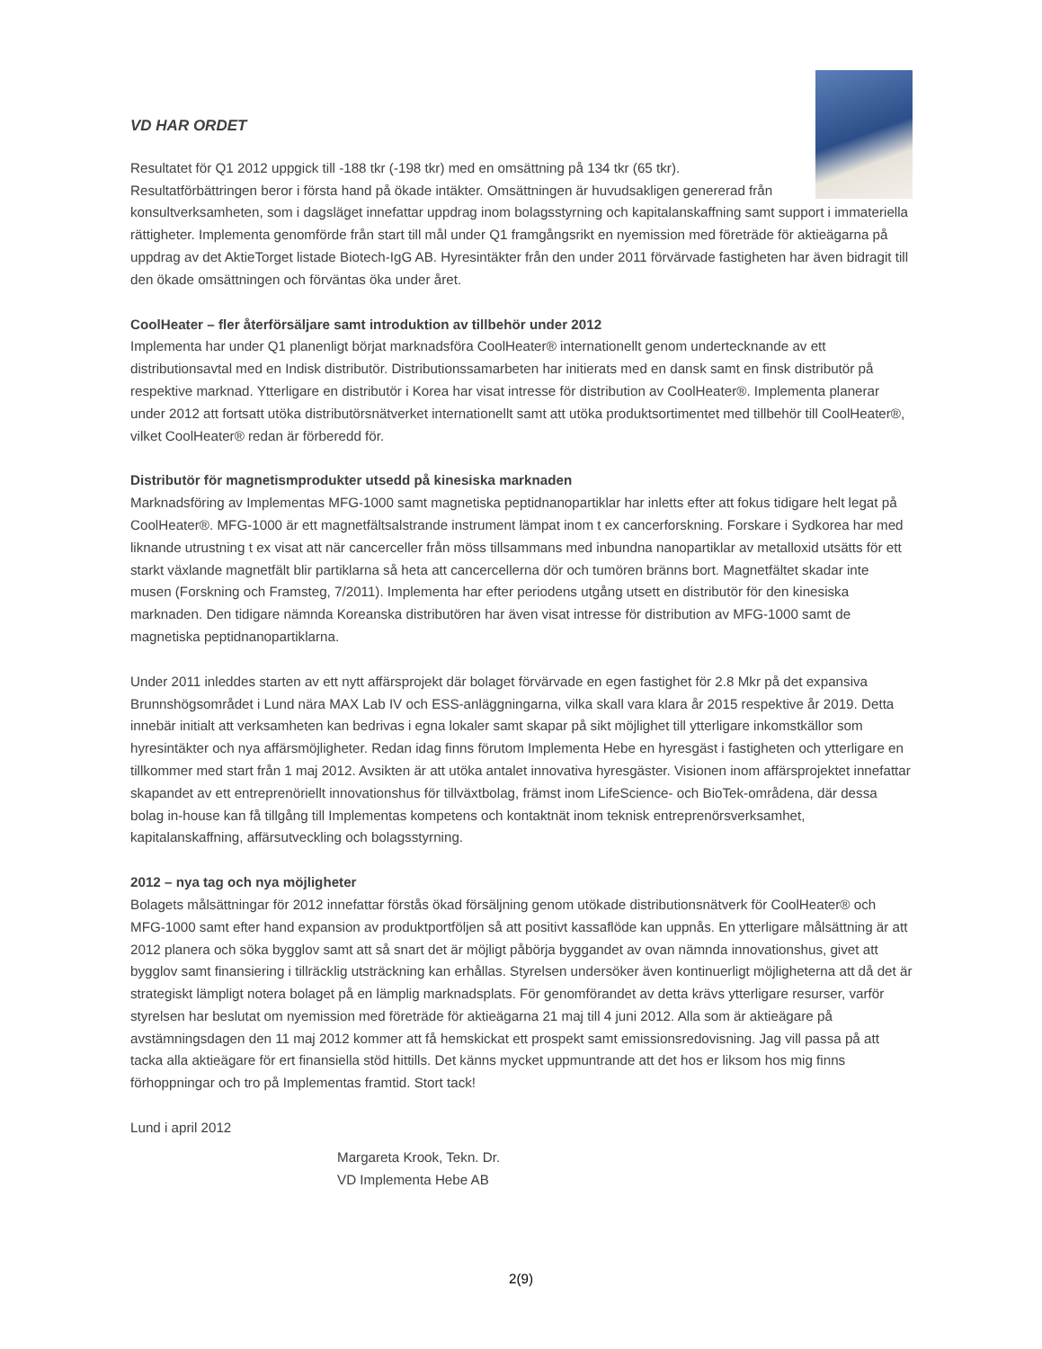VD HAR ORDET
Resultatet för Q1 2012 uppgick till -188 tkr (-198 tkr) med en omsättning på 134 tkr (65 tkr). Resultatförbättringen beror i första hand på ökade intäkter. Omsättningen är huvudsakligen genererad från konsultverksamheten, som i dagsläget innefattar uppdrag inom bolagsstyrning och kapitalanskaffning samt support i immateriella rättigheter. Implementa genomförde från start till mål under Q1 framgångsrikt en nyemission med företräde för aktieägarna på uppdrag av det AktieTorget listade Biotech-IgG AB. Hyresintäkter från den under 2011 förvärvade fastigheten har även bidragit till den ökade omsättningen och förväntas öka under året.
CoolHeater – fler återförsäljare samt introduktion av tillbehör under 2012
Implementa har under Q1 planenligt börjat marknadsföra CoolHeater® internationellt genom undertecknande av ett distributionsavtal med en Indisk distributör. Distributionssamarbeten har initierats med en dansk samt en finsk distributör på respektive marknad. Ytterligare en distributör i Korea har visat intresse för distribution av CoolHeater®. Implementa planerar under 2012 att fortsatt utöka distributörsnätverket internationellt samt att utöka produktsortimentet med tillbehör till CoolHeater®, vilket CoolHeater® redan är förberedd för.
Distributör för magnetismprodukter utsedd på kinesiska marknaden
Marknadsföring av Implementas MFG-1000 samt magnetiska peptidnanopartiklar har inletts efter att fokus tidigare helt legat på CoolHeater®. MFG-1000 är ett magnetfältsalstrande instrument lämpat inom t ex cancerforskning. Forskare i Sydkorea har med liknande utrustning t ex visat att när cancerceller från möss tillsammans med inbundna nanopartiklar av metalloxid utsätts för ett starkt växlande magnetfält blir partiklarna så heta att cancercellerna dör och tumören bränns bort. Magnetfältet skadar inte musen (Forskning och Framsteg, 7/2011). Implementa har efter periodens utgång utsett en distributör för den kinesiska marknaden. Den tidigare nämnda Koreanska distributören har även visat intresse för distribution av MFG-1000 samt de magnetiska peptidnanopartiklarna.
Under 2011 inleddes starten av ett nytt affärsprojekt där bolaget förvärvade en egen fastighet för 2.8 Mkr på det expansiva Brunnshögsområdet i Lund nära MAX Lab IV och ESS-anläggningarna, vilka skall vara klara år 2015 respektive år 2019. Detta innebär initialt att verksamheten kan bedrivas i egna lokaler samt skapar på sikt möjlighet till ytterligare inkomstkällor som hyresintäkter och nya affärsmöjligheter. Redan idag finns förutom Implementa Hebe en hyresgäst i fastigheten och ytterligare en tillkommer med start från 1 maj 2012. Avsikten är att utöka antalet innovativa hyresgäster. Visionen inom affärsprojektet innefattar skapandet av ett entreprenöriellt innovationshus för tillväxtbolag, främst inom LifeScience- och BioTek-områdena, där dessa bolag in-house kan få tillgång till Implementas kompetens och kontaktnät inom teknisk entreprenörsverksamhet, kapitalanskaffning, affärsutveckling och bolagsstyrning.
2012 – nya tag och nya möjligheter
Bolagets målsättningar för 2012 innefattar förstås ökad försäljning genom utökade distributionsnätverk för CoolHeater® och MFG-1000 samt efter hand expansion av produktportföljen så att positivt kassaflöde kan uppnås. En ytterligare målsättning är att 2012 planera och söka bygglov samt att så snart det är möjligt påbörja byggandet av ovan nämnda innovationshus, givet att bygglov samt finansiering i tillräcklig utsträckning kan erhållas. Styrelsen undersöker även kontinuerligt möjligheterna att då det är strategiskt lämpligt notera bolaget på en lämplig marknadsplats. För genomförandet av detta krävs ytterligare resurser, varför styrelsen har beslutat om nyemission med företräde för aktieägarna 21 maj till 4 juni 2012. Alla som är aktieägare på avstämningsdagen den 11 maj 2012 kommer att få hemskickat ett prospekt samt emissionsredovisning. Jag vill passa på att tacka alla aktieägare för ert finansiella stöd hittills. Det känns mycket uppmuntrande att det hos er liksom hos mig finns förhoppningar och tro på Implementas framtid. Stort tack!
Lund i april 2012
Margareta Krook, Tekn. Dr.
VD Implementa Hebe AB
2(9)